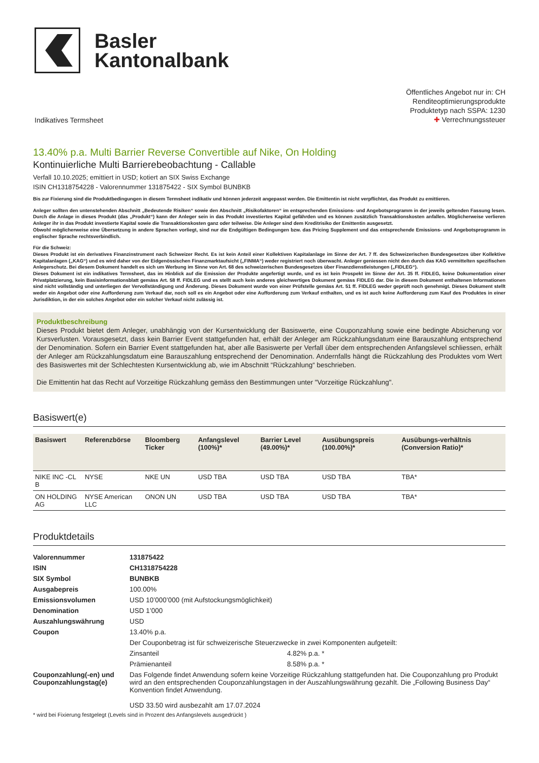Basler
Kantonalbank
Indikatives Termsheet
Öffentliches Angebot nur in: CH
Renditeoptimierungsprodukte
Produktetyp nach SSPA: 1230
✚ Verrechnungssteuer
13.40% p.a. Multi Barrier Reverse Convertible auf Nike, On Holding
Kontinuierliche Multi Barrierebeobachtung - Callable
Verfall 10.10.2025; emittiert in USD; kotiert an SIX Swiss Exchange
ISIN CH1318754228 - Valorennummer 131875422 - SIX Symbol BUNBKB
Bis zur Fixierung sind die Produktbedingungen in diesem Termsheet indikativ und können jederzeit angepasst werden. Die Emittentin ist nicht verpflichtet, das Produkt zu emittieren.
Anleger sollten den untenstehenden Abschnitt „Bedeutende Risiken“ sowie den Abschnitt „Risikofaktoren“ im entsprechenden Emissions- und Angebotsprogramm in der jeweils geltenden Fassung lesen. Durch die Anlage in dieses Produkt (das „Produkt“) kann der Anleger sein in das Produkt investiertes Kapital gefährden und es können zusätzlich Transaktionskosten anfallen. Möglicherweise verlieren Anleger ihr in das Produkt investierte Kapital sowie die Transaktionskosten ganz oder teilweise. Die Anleger sind dem Kreditrisiko der Emittentin ausgesetzt.
Obwohl möglicherweise eine Übersetzung in andere Sprachen vorliegt, sind nur die Endgültigen Bedingungen bzw. das Pricing Supplement und das entsprechende Emissions- und Angebotsprogramm in englischer Sprache rechtsverbindlich.
Für die Schweiz:
Dieses Produkt ist ein derivatives Finanzinstrument nach Schweizer Recht. Es ist kein Anteil einer Kollektiven Kapitalanlage im Sinne der Art. 7 ff. des Schweizerischen Bundesgesetzes über Kollektive Kapitalanlagen („KAG“) und es wird daher von der Eidgenössischen Finanzmarktaufsicht („FINMA“) weder registriert noch überwacht. Anleger geniessen nicht den durch das KAG vermittelten spezifischen Anlegerschutz. Bei diesem Dokument handelt es sich um Werbung im Sinne von Art. 68 des schweizerischen Bundesgesetzes über Finanzdienstleistungen („FIDLEG“).
Dieses Dokument ist ein indikatives Termsheet, das im Hinblick auf die Emission der Produkte angefertigt wurde, und es ist kein Prospekt im Sinne der Art. 35 ff. FIDLEG, keine Dokumentation einer Privatplatzierung, kein Basisinformationsblatt gemäss Art. 58 ff. FIDLEG und es stellt auch kein anderes gleichwertiges Dokument gemäss FIDLEG dar. Die in diesem Dokument enthaltenen Informationen sind nicht vollständig und unterliegen der Vervollständigung und Änderung. Dieses Dokument wurde von einer Prüfstelle gemäss Art. 51 ff. FIDLEG weder geprüft noch genehmigt. Dieses Dokument stellt weder ein Angebot oder eine Aufforderung zum Verkauf dar, noch soll es ein Angebot oder eine Aufforderung zum Verkauf enthalten, und es ist auch keine Aufforderung zum Kauf des Produktes in einer Jurisdiktion, in der ein solches Angebot oder ein solcher Verkauf nicht zulässig ist.
Produktbeschreibung
Dieses Produkt bietet dem Anleger, unabhängig von der Kursentwicklung der Basiswerte, eine Couponzahlung sowie eine bedingte Absicherung vor Kursverlusten. Vorausgesetzt, dass kein Barrier Event stattgefunden hat, erhält der Anleger am Rückzahlungsdatum eine Barauszahlung entsprechend der Denomination. Sofern ein Barrier Event stattgefunden hat, aber alle Basiswerte per Verfall über dem entsprechenden Anfangslevel schliessen, erhält der Anleger am Rückzahlungsdatum eine Barauszahlung entsprechend der Denomination. Andernfalls hängt die Rückzahlung des Produktes vom Wert des Basiswertes mit der Schlechtesten Kursentwicklung ab, wie im Abschnitt “Rückzahlung“ beschrieben.
Die Emittentin hat das Recht auf Vorzeitige Rückzahlung gemäss den Bestimmungen unter "Vorzeitige Rückzahlung".
Basiswert(e)
| Basiswert | Referenzbörse | Bloomberg Ticker | Anfangslevel (100%)* | Barrier Level (49.00%)* | Ausübungspreis (100.00%)* | Ausübungs-verhältnis (Conversion Ratio)* |
| --- | --- | --- | --- | --- | --- | --- |
| NIKE INC -CL B | NYSE | NKE UN | USD TBA | USD TBA | USD TBA | TBA* |
| ON HOLDING AG | NYSE American LLC | ONON UN | USD TBA | USD TBA | USD TBA | TBA* |
Produktdetails
| Valorennummer | 131875422 | |
| ISIN | CH1318754228 | |
| SIX Symbol | BUNBKB | |
| Ausgabepreis | 100.00% | |
| Emissionsvolumen | USD 10’000’000 (mit Aufstockungsmöglichkeit) | |
| Denomination | USD 1’000 | |
| Auszahlungswährung | USD | |
| Coupon | 13.40% p.a. | |
| | Der Couponbetrag ist für schweizerische Steuerzwecke in zwei Komponenten aufgeteilt: | |
| | Zinsanteil | 4.82% p.a. * |
| | Prämienanteil | 8.58% p.a. * |
| Couponzahlung(-en) und Couponzahlungstag(e) | Das Folgende findet Anwendung sofern keine Vorzeitige Rückzahlung stattgefunden hat. Die Couponzahlung pro Produkt wird an den entsprechenden Couponzahlungstagen in der Auszahlungswährung gezahlt. Die „Following Business Day“ Konvention findet Anwendung. USD 33.50 wird ausbezahlt am 17.07.2024 | |
* wird bei Fixierung festgelegt (Levels sind in Prozent des Anfangslevels ausgedrückt )